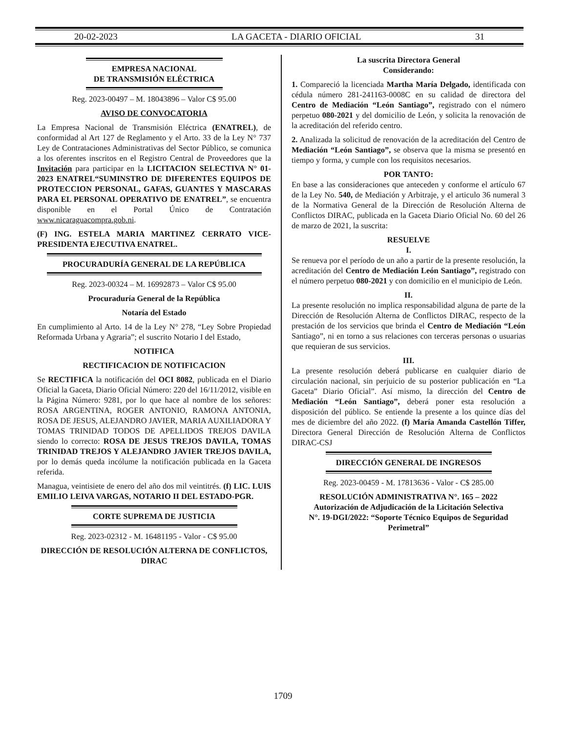20-02-2023 LA GACETA - DIARIO OFICIAL 31
EMPRESA NACIONAL
DE TRANSMISIÓN ELÉCTRICA
Reg. 2023-00497 – M. 18043896 – Valor C$ 95.00
AVISO DE CONVOCATORIA
La Empresa Nacional de Transmisión Eléctrica (ENATREL), de conformidad al Art 127 de Reglamento y el Arto. 33 de la Ley N° 737 Ley de Contrataciones Administrativas del Sector Público, se comunica a los oferentes inscritos en el Registro Central de Proveedores que la Invitación para participar en la LICITACION SELECTIVA N° 01-2023 ENATREL“SUMINSTRO DE DIFERENTES EQUIPOS DE PROTECCION PERSONAL, GAFAS, GUANTES Y MASCARAS PARA EL PERSONAL OPERATIVO DE ENATREL”, se encuentra disponible en el Portal Único de Contratación www.nicaraguacompra.gob.ni.
(F) ING. ESTELA MARIA MARTINEZ CERRATO VICE-PRESIDENTA EJECUTIVA ENATREL.
PROCURADURÍA GENERAL DE LA REPÚBLICA
Reg. 2023-00324 – M. 16992873 – Valor C$ 95.00
Procuraduría General de la República
Notaría del Estado
En cumplimiento al Arto. 14 de la Ley N° 278, “Ley Sobre Propiedad Reformada Urbana y Agraria”; el suscrito Notario I del Estado,
NOTIFICA
RECTIFICACION DE NOTIFICACION
Se RECTIFICA la notificación del OCI 8082, publicada en el Diario Oficial la Gaceta, Diario Oficial Número: 220 del 16/11/2012, visible en la Página Número: 9281, por lo que hace al nombre de los señores: ROSA ARGENTINA, ROGER ANTONIO, RAMONA ANTONIA, ROSA DE JESUS, ALEJANDRO JAVIER, MARIA AUXILIADORA Y TOMAS TRINIDAD TODOS DE APELLIDOS TREJOS DAVILA siendo lo correcto: ROSA DE JESUS TREJOS DAVILA, TOMAS TRINIDAD TREJOS Y ALEJANDRO JAVIER TREJOS DAVILA, por lo demás queda incólume la notificación publicada en la Gaceta referida.
Managua, veintisiete de enero del año dos mil veintitrés. (f) LIC. LUIS EMILIO LEIVA VARGAS, NOTARIO II DEL ESTADO-PGR.
CORTE SUPREMA DE JUSTICIA
Reg. 2023-02312 - M. 16481195 - Valor - C$ 95.00
DIRECCIÓN DE RESOLUCIÓN ALTERNA DE CONFLICTOS, DIRAC
La suscrita Directora General
Considerando:
1. Compareció la licenciada Martha María Delgado, identificada con cédula número 281-241163-0008C en su calidad de directora del Centro de Mediación “León Santiago”, registrado con el número perpetuo 080-2021 y del domicilio de León, y solicita la renovación de la acreditación del referido centro.
2. Analizada la solicitud de renovación de la acreditación del Centro de Mediación “León Santiago”, se observa que la misma se presentó en tiempo y forma, y cumple con los requisitos necesarios.
POR TANTO:
En base a las consideraciones que anteceden y conforme el artículo 67 de la Ley No. 540, de Mediación y Arbitraje, y el articulo 36 numeral 3 de la Normativa General de la Dirección de Resolución Alterna de Conflictos DIRAC, publicada en la Gaceta Diario Oficial No. 60 del 26 de marzo de 2021, la suscrita:
RESUELVE
I.
Se renueva por el período de un año a partir de la presente resolución, la acreditación del Centro de Mediación León Santiago”, registrado con el número perpetuo 080-2021 y con domicilio en el municipio de León.
II.
La presente resolución no implica responsabilidad alguna de parte de la Dirección de Resolución Alterna de Conflictos DIRAC, respecto de la prestación de los servicios que brinda el Centro de Mediación “León Santiago”, ni en torno a sus relaciones con terceras personas o usuarias que requieran de sus servicios.
III.
La presente resolución deberá publicarse en cualquier diario de circulación nacional, sin perjuicio de su posterior publicación en “La Gaceta” Diario Oficial”. Así mismo, la dirección del Centro de Mediación “León Santiago”, deberá poner esta resolución a disposición del público. Se entiende la presente a los quince días del mes de diciembre del año 2022. (f) María Amanda Castellón Tiffer, Directora General Dirección de Resolución Alterna de Conflictos DIRAC-CSJ
DIRECCIÓN GENERAL DE INGRESOS
Reg. 2023-00459 - M. 17813636 - Valor - C$ 285.00
RESOLUCIÓN ADMINISTRATIVA N°. 165 – 2022
Autorización de Adjudicación de la Licitación Selectiva
N°. 19-DGI/2022: “Soporte Técnico Equipos de Seguridad Perimetral”
1709